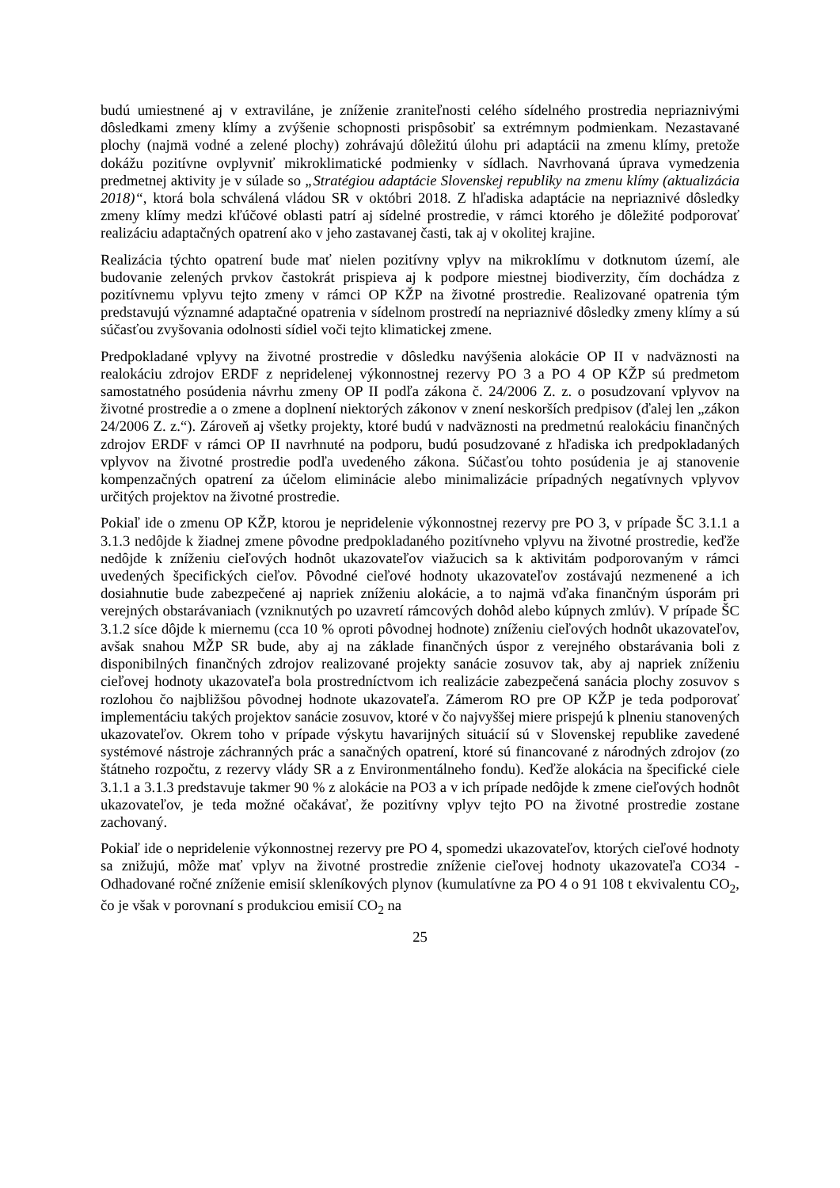budú umiestnené aj v extraviláne, je zníženie zraniteľnosti celého sídelného prostredia nepriaznivými dôsledkami zmeny klímy a zvýšenie schopnosti prispôsobiť sa extrémnym podmienkam. Nezastavané plochy (najmä vodné a zelené plochy) zohrávajú dôležitú úlohu pri adaptácii na zmenu klímy, pretože dokážu pozitívne ovplyvniť mikroklimatické podmienky v sídlach. Navrhovaná úprava vymedzenia predmetnej aktivity je v súlade so „Stratégiou adaptácie Slovenskej republiky na zmenu klímy (aktualizácia 2018)“, ktorá bola schválená vládou SR v októbri 2018. Z hľadiska adaptácie na nepriaznivé dôsledky zmeny klímy medzi kľúčové oblasti patrí aj sídelné prostredie, v rámci ktorého je dôležité podporovať realizáciu adaptačných opatrení ako v jeho zastavanej časti, tak aj v okolitej krajine.
Realizácia týchto opatrení bude mať nielen pozitívny vplyv na mikroklímu v dotknutom území, ale budovanie zelených prvkov častokrát prispieva aj k podpore miestnej biodiverzity, čím dochádza z pozitívnemu vplyvu tejto zmeny v rámci OP KŽP na životné prostredie. Realizované opatrenia tým predstavujú významné adaptačné opatrenia v sídelnom prostredí na nepriaznivé dôsledky zmeny klímy a sú súčasťou zvyšovania odolnosti sídiel voči tejto klimatickej zmene.
Predpokladané vplyvy na životné prostredie v dôsledku navýšenia alokácie OP II v nadväznosti na realokáciu zdrojov ERDF z nepridelenej výkonnostnej rezervy PO 3 a PO 4 OP KŽP sú predmetom samostatného posúdenia návrhu zmeny OP II podľa zákona č. 24/2006 Z. z. o posudzovaní vplyvov na životné prostredie a o zmene a doplnení niektorých zákonov v znení neskorších predpisov (ďalej len „zákon 24/2006 Z. z.“). Zároveň aj všetky projekty, ktoré budú v nadväznosti na predmetnú realokáciu finančných zdrojov ERDF v rámci OP II navrhnuté na podporu, budú posudzované z hľadiska ich predpokladaných vplyvov na životné prostredie podľa uvedeného zákona. Súčasťou tohto posúdenia je aj stanovenie kompenzačných opatrení za účelom eliminácie alebo minimalizácie prípadných negatívnych vplyvov určitých projektov na životné prostredie.
Pokiaľ ide o zmenu OP KŽP, ktorou je nepridelenie výkonnostnej rezervy pre PO 3, v prípade ŠC 3.1.1 a 3.1.3 nedôjde k žiadnej zmene pôvodne predpokladaného pozitívneho vplyvu na životné prostredie, keďže nedôjde k zníženiu cieľových hodnôt ukazovateľov viažucich sa k aktivitám podporovaným v rámci uvedených špecifických cieľov. Pôvodné cieľové hodnoty ukazovateľov zostávajú nezmenené a ich dosiahnutie bude zabezpečené aj napriek zníženiu alokácie, a to najmä vďaka finančným úsporám pri verejných obstarávaniach (vzniknutých po uzavretí rámcových dohôd alebo kúpnych zmlúv). V prípade ŠC 3.1.2 síce dôjde k miernemu (cca 10 % oproti pôvodnej hodnote) zníženiu cieľových hodnôt ukazovateľov, avšak snahou MŽP SR bude, aby aj na základe finančných úspor z verejného obstarávania boli z disponibilných finančných zdrojov realizované projekty sanácie zosuvov tak, aby aj napriek zníženiu cieľovej hodnoty ukazovateľa bola prostredníctvom ich realizácie zabezpečená sanácia plochy zosuvov s rozlohou čo najbližšou pôvodnej hodnote ukazovateľa. Zámerom RO pre OP KŽP je teda podporovať implementáciu takých projektov sanácie zosuvov, ktoré v čo najvyššej miere prispejú k plneniu stanovených ukazovateľov. Okrem toho v prípade výskytu havarijných situácií sú v Slovenskej republike zavedené systémové nástroje záchranných prác a sanačných opatrení, ktoré sú financované z národných zdrojov (zo štátneho rozpočtu, z rezervy vlády SR a z Environmentálneho fondu). Keďže alokácia na špecifické ciele 3.1.1 a 3.1.3 predstavuje takmer 90 % z alokácie na PO3 a v ich prípade nedôjde k zmene cieľových hodnôt ukazovateľov, je teda možné očakávať, že pozitívny vplyv tejto PO na životné prostredie zostane zachovaný.
Pokiaľ ide o nepridelenie výkonnostnej rezervy pre PO 4, spomedzi ukazovateľov, ktorých cieľové hodnoty sa znižujú, môže mať vplyv na životné prostredie zníženie cieľovej hodnoty ukazovateľa CO34 - Odhadované ročné zníženie emisií skleníkových plynov (kumulatívne za PO 4 o 91 108 t ekvivalentu CO<sub>2</sub>, čo je však v porovnaní s produkciou emisií CO<sub>2</sub> na
25